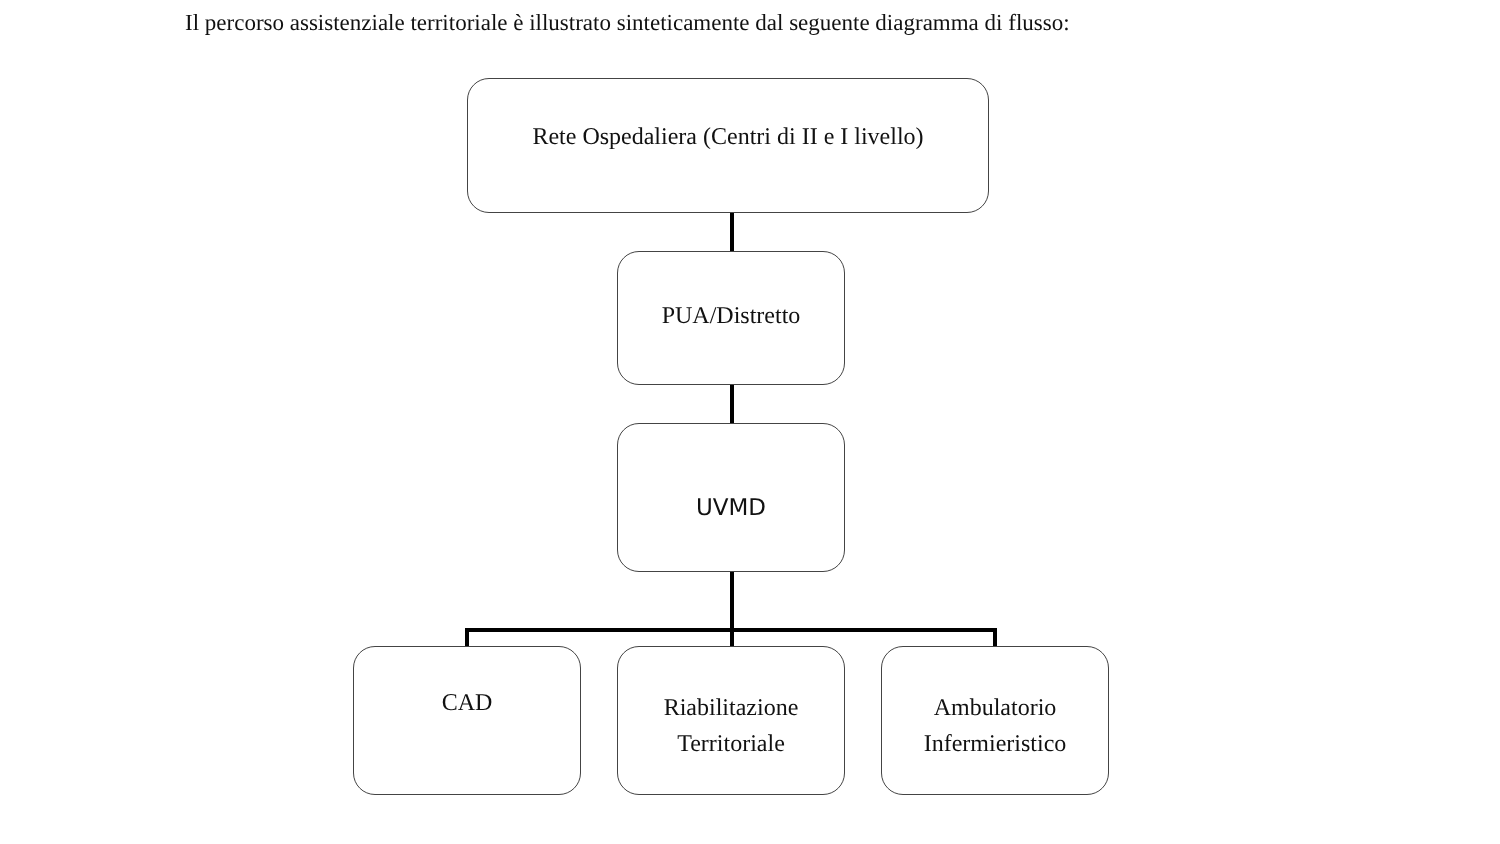Il percorso assistenziale territoriale è illustrato sinteticamente dal seguente diagramma di flusso:
Rete Ospedaliera (Centri di II e I livello)
PUA/Distretto
UVMD
CAD
Riabilitazione
Territoriale
Ambulatorio
Infermieristico